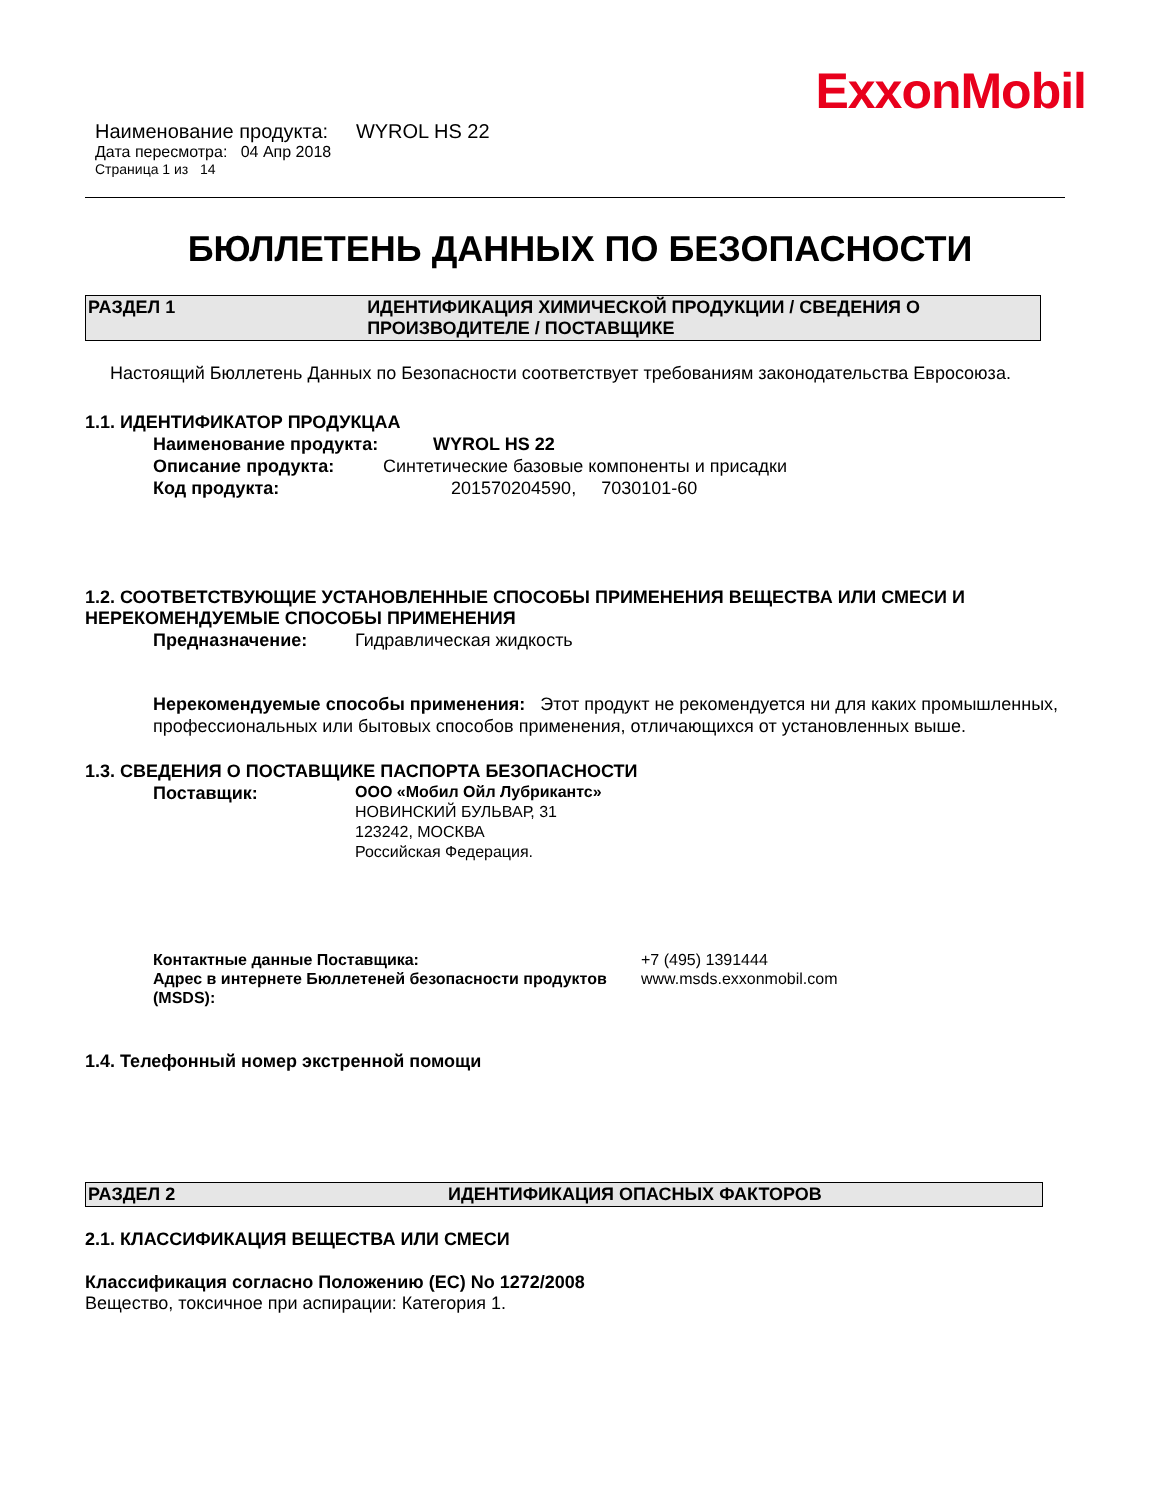ExxonMobil
Наименование продукта: WYROL HS 22
Дата пересмотра: 04 Апр 2018
Страница 1 из 14
БЮЛЛЕТЕНЬ ДАННЫХ ПО БЕЗОПАСНОСТИ
РАЗДЕЛ 1 ИДЕНТИФИКАЦИЯ ХИМИЧЕСКОЙ ПРОДУКЦИИ / СВЕДЕНИЯ О ПРОИЗВОДИТЕЛЕ / ПОСТАВЩИКЕ
Настоящий Бюллетень Данных по Безопасности соответствует требованиям законодательства Евросоюза.
1.1. ИДЕНТИФИКАТОР ПРОДУКЦАА
Наименование продукта: WYROL HS 22
Описание продукта: Синтетические базовые компоненты и присадки
Код продукта: 201570204590, 7030101-60
1.2. СООТВЕТСТВУЮЩИЕ УСТАНОВЛЕННЫЕ СПОСОБЫ ПРИМЕНЕНИЯ ВЕЩЕСТВА ИЛИ СМЕСИ И НЕРЕКОМЕНДУЕМЫЕ СПОСОБЫ ПРИМЕНЕНИЯ
Предназначение: Гидравлическая жидкость
Нерекомендуемые способы применения: Этот продукт не рекомендуется ни для каких промышленных, профессиональных или бытовых способов применения, отличающихся от установленных выше.
1.3. СВЕДЕНИЯ О ПОСТАВЩИКЕ ПАСПОРТА БЕЗОПАСНОСТИ
Поставщик:
ООО «Мобил Ойл Лубрикантс»
НОВИНСКИЙ БУЛЬВАР, 31
123242, МОСКВА
Российская Федерация.
Контактные данные Поставщика:
Адрес в интернете Бюллетеней безопасности продуктов (MSDS):
+7 (495) 1391444
www.msds.exxonmobil.com
1.4. Телефонный номер экстренной помощи
РАЗДЕЛ 2 ИДЕНТИФИКАЦИЯ ОПАСНЫХ ФАКТОРОВ
2.1. КЛАССИФИКАЦИЯ ВЕЩЕСТВА ИЛИ СМЕСИ
Классификация согласно Положению (ЕС) No 1272/2008
Вещество, токсичное при аспирации: Категория 1.